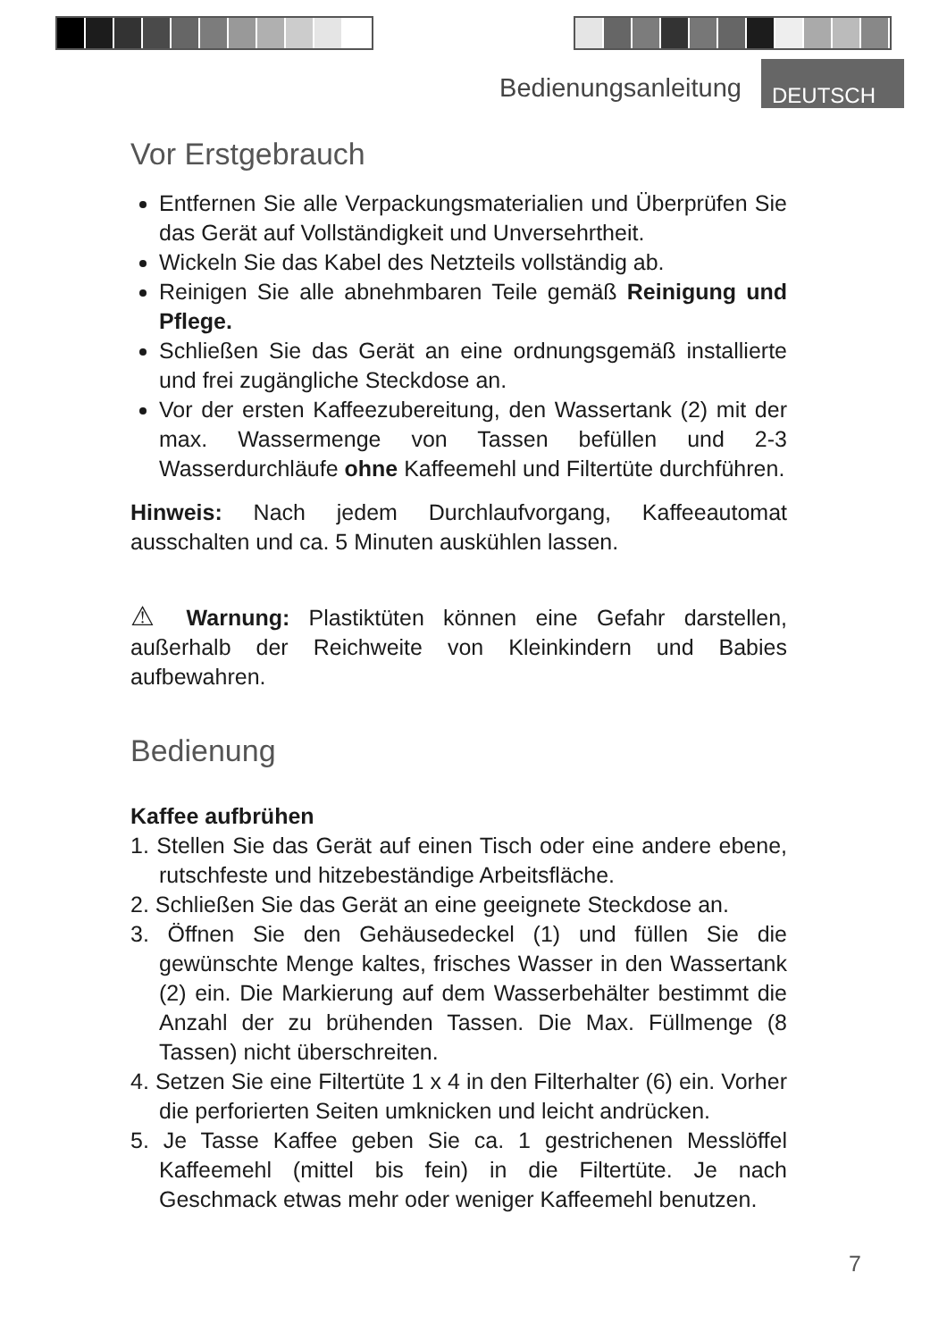Bedienungsanleitung DEUTSCH
Vor Erstgebrauch
Entfernen Sie alle Verpackungsmaterialien und Überprüfen Sie das Gerät auf Vollständigkeit und Unversehrtheit.
Wickeln Sie das Kabel des Netzteils vollständig ab.
Reinigen Sie alle abnehmbaren Teile gemäß Reinigung und Pflege.
Schließen Sie das Gerät an eine ordnungsgemäß installierte und frei zugängliche Steckdose an.
Vor der ersten Kaffeezubereitung, den Wassertank (2) mit der max. Wassermenge von Tassen befüllen und 2-3 Wasserdurchläufe ohne Kaffeemehl und Filtertüte durchführen.
Hinweis: Nach jedem Durchlaufvorgang, Kaffeeautomat ausschalten und ca. 5 Minuten auskühlen lassen.
⚠ Warnung: Plastiktüten können eine Gefahr darstellen, außerhalb der Reichweite von Kleinkindern und Babies aufbewahren.
Bedienung
Kaffee aufbrühen
1. Stellen Sie das Gerät auf einen Tisch oder eine andere ebene, rutschfeste und hitzebeständige Arbeitsfläche.
2. Schließen Sie das Gerät an eine geeignete Steckdose an.
3. Öffnen Sie den Gehäusedeckel (1) und füllen Sie die gewünschte Menge kaltes, frisches Wasser in den Wassertank (2) ein. Die Markierung auf dem Wasserbehälter bestimmt die Anzahl der zu brühenden Tassen. Die Max. Füllmenge (8 Tassen) nicht überschreiten.
4. Setzen Sie eine Filtertüte 1 x 4 in den Filterhalter (6) ein. Vorher die perforierten Seiten umknicken und leicht andrücken.
5. Je Tasse Kaffee geben Sie ca. 1 gestrichenen Messlöffel Kaffeemehl (mittel bis fein) in die Filtertüte. Je nach Geschmack etwas mehr oder weniger Kaffeemehl benutzen.
7